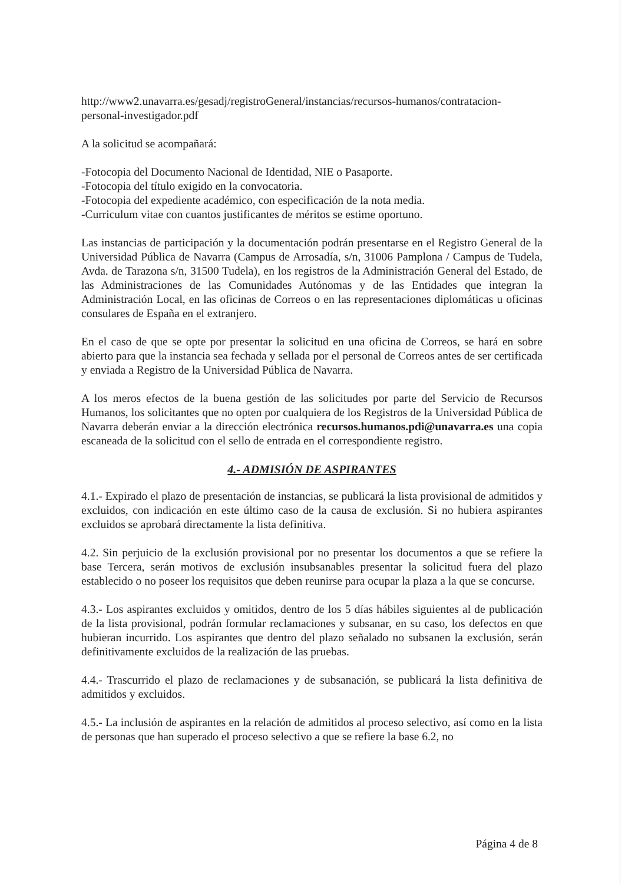http://www2.unavarra.es/gesadj/registroGeneral/instancias/recursos-humanos/contratacion-personal-investigador.pdf
A la solicitud se acompañará:
-Fotocopia del Documento Nacional de Identidad, NIE o Pasaporte.
-Fotocopia del título exigido en la convocatoria.
-Fotocopia del expediente académico, con especificación de la nota media.
-Curriculum vitae con cuantos justificantes de méritos se estime oportuno.
Las instancias de participación y la documentación podrán presentarse en el Registro General de la Universidad Pública de Navarra (Campus de Arrosadía, s/n, 31006 Pamplona / Campus de Tudela, Avda. de Tarazona s/n, 31500 Tudela), en los registros de la Administración General del Estado, de las Administraciones de las Comunidades Autónomas y de las Entidades que integran la Administración Local, en las oficinas de Correos o en las representaciones diplomáticas u oficinas consulares de España en el extranjero.
En el caso de que se opte por presentar la solicitud en una oficina de Correos, se hará en sobre abierto para que la instancia sea fechada y sellada por el personal de Correos antes de ser certificada y enviada a Registro de la Universidad Pública de Navarra.
A los meros efectos de la buena gestión de las solicitudes por parte del Servicio de Recursos Humanos, los solicitantes que no opten por cualquiera de los Registros de la Universidad Pública de Navarra deberán enviar a la dirección electrónica recursos.humanos.pdi@unavarra.es una copia escaneada de la solicitud con el sello de entrada en el correspondiente registro.
4.- ADMISIÓN DE ASPIRANTES
4.1.- Expirado el plazo de presentación de instancias, se publicará la lista provisional de admitidos y excluidos, con indicación en este último caso de la causa de exclusión. Si no hubiera aspirantes excluidos se aprobará directamente la lista definitiva.
4.2. Sin perjuicio de la exclusión provisional por no presentar los documentos a que se refiere la base Tercera, serán motivos de exclusión insubsanables presentar la solicitud fuera del plazo establecido o no poseer los requisitos que deben reunirse para ocupar la plaza a la que se concurse.
4.3.- Los aspirantes excluidos y omitidos, dentro de los 5 días hábiles siguientes al de publicación de la lista provisional, podrán formular reclamaciones y subsanar, en su caso, los defectos en que hubieran incurrido. Los aspirantes que dentro del plazo señalado no subsanen la exclusión, serán definitivamente excluidos de la realización de las pruebas.
4.4.- Trascurrido el plazo de reclamaciones y de subsanación, se publicará la lista definitiva de admitidos y excluidos.
4.5.- La inclusión de aspirantes en la relación de admitidos al proceso selectivo, así como en la lista de personas que han superado el proceso selectivo a que se refiere la base 6.2, no
Página 4 de 8